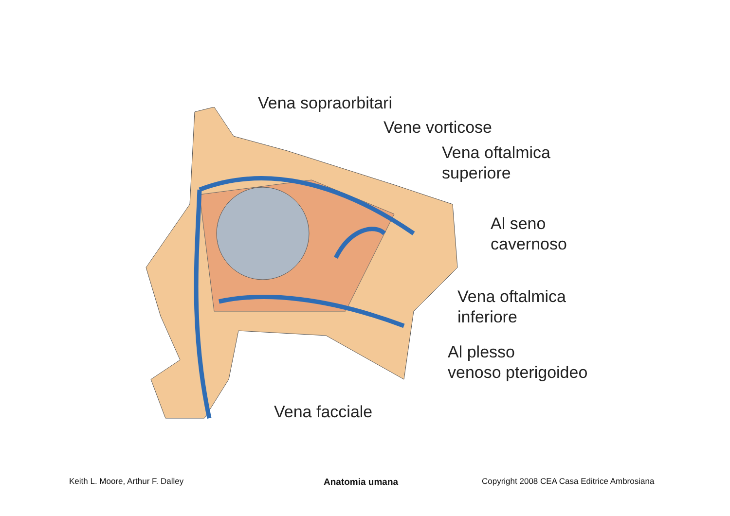Vena sopraorbitari
Vene vorticose
Vena oftalmica
superiore
Al seno
cavernoso
Vena oftalmica
inferiore
Al plesso
venoso pterigoideo
Vena facciale
Keith L. Moore, Arthur F. Dalley
Anatomia umana
Copyright 2008 CEA Casa Editrice Ambrosiana